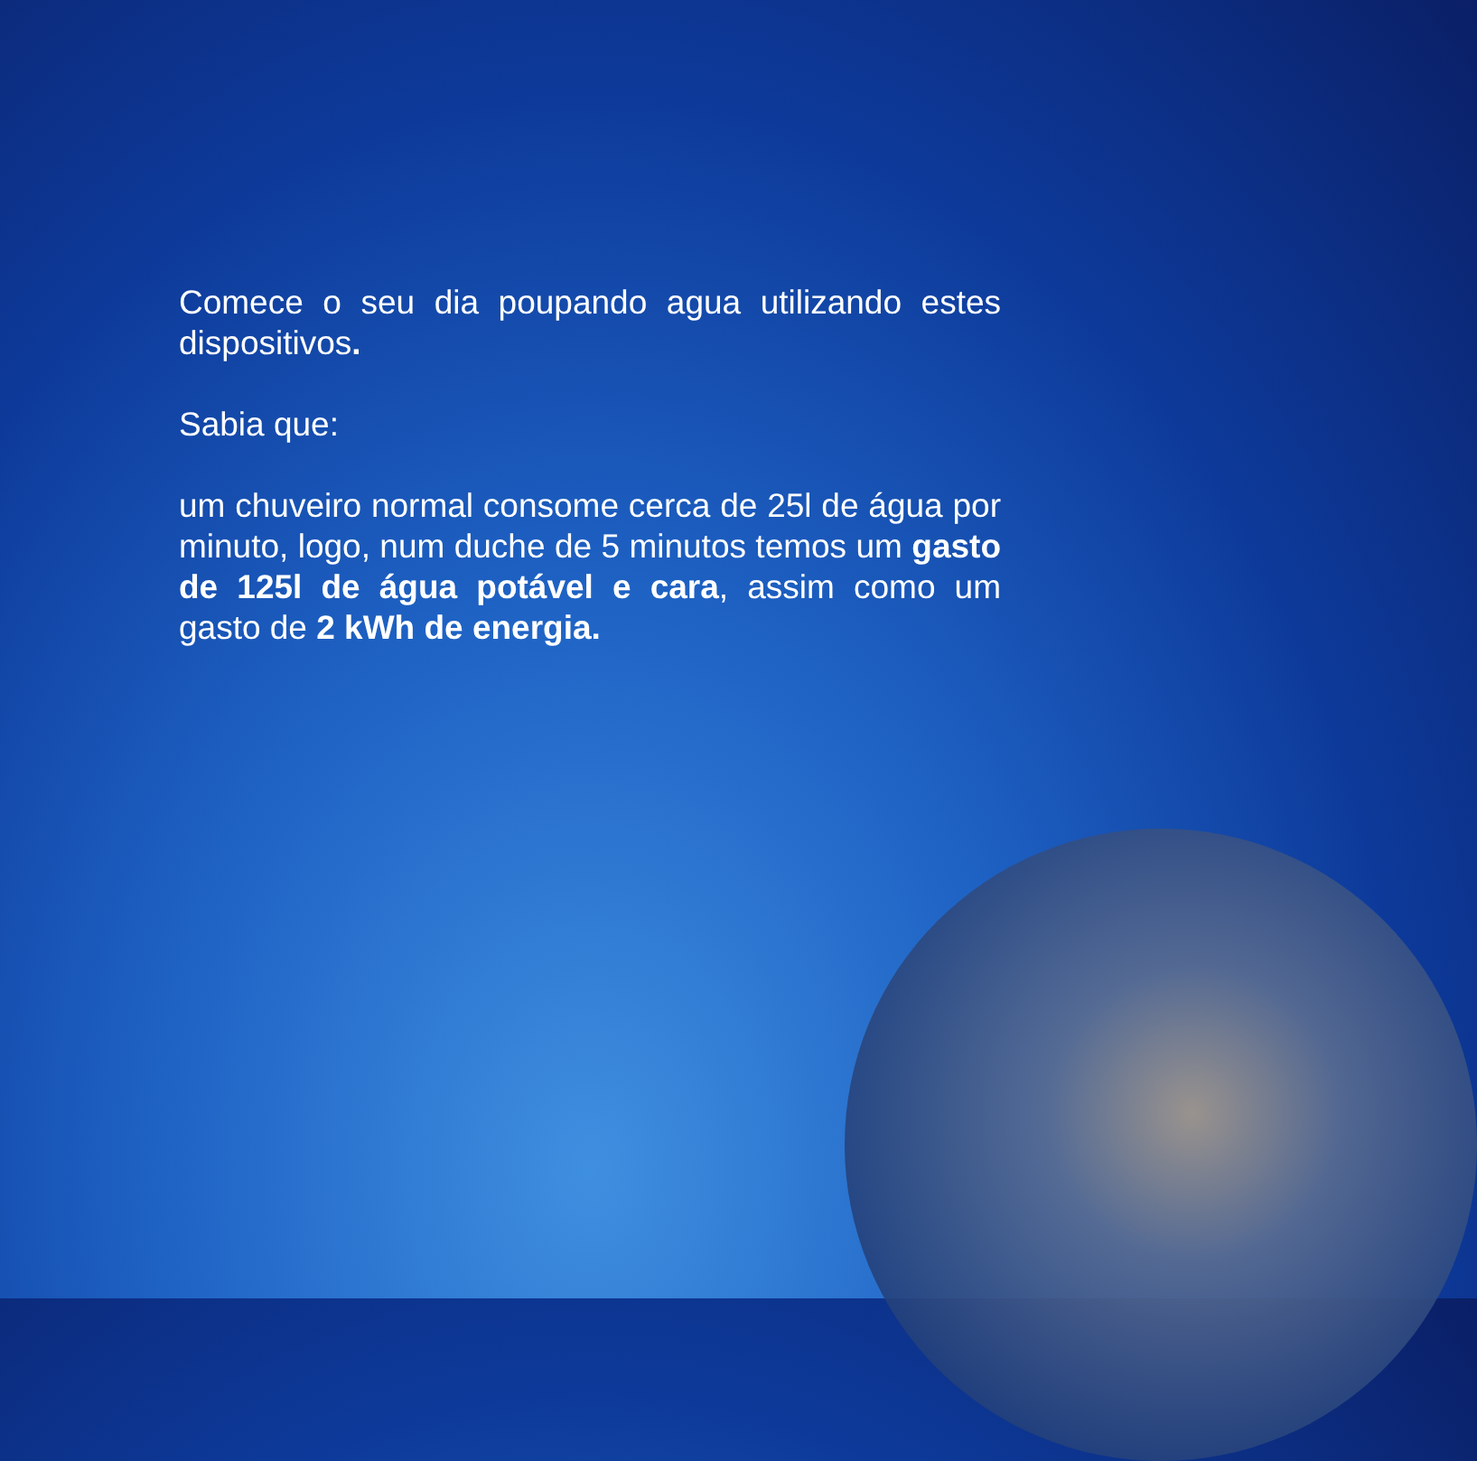Comece o seu dia poupando agua utilizando estes dispositivos.
Sabia que:
um chuveiro normal consome cerca de 25l de água por minuto, logo, num duche de 5 minutos temos um gasto de 125l de água potável e cara, assim como um gasto de 2 kWh de energia.